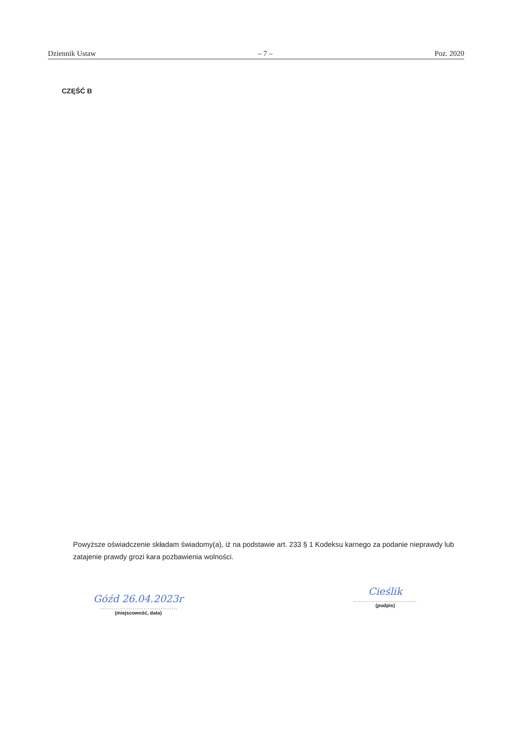Dziennik Ustaw – 7 – Poz. 2020
CZĘŚĆ B
Powyższe oświadczenie składam świadomy(a), iż na podstawie art. 233 § 1 Kodeksu karnego za podanie nieprawdy lub zatajenie prawdy grozi kara pozbawienia wolności.
Góźd 26.04.2023r
..........................................
(miejscowość, data)
Cieślik
..................................
(podpis)